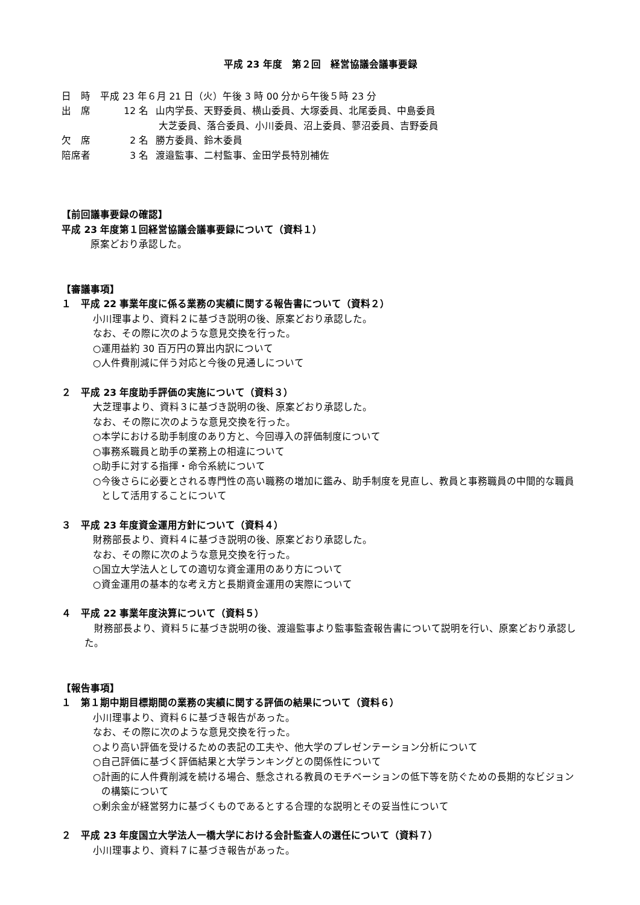平成 23 年度　第２回　経営協議会議事要録
日　時　平成 23 年６月 21 日（火）午後 3 時 00 分から午後５時 23 分
出　席 12 名 山内学長、天野委員、横山委員、大塚委員、北尾委員、中島委員
大芝委員、落合委員、小川委員、沼上委員、蓼沼委員、吉野委員
欠　席 2 名 勝方委員、鈴木委員
陪席者 3 名 渡邉監事、二村監事、金田学長特別補佐
【前回議事要録の確認】
平成 23 年度第１回経営協議会議事要録について（資料１）
原案どおり承認した。
【審議事項】
１　平成 22 事業年度に係る業務の実績に関する報告書について（資料２）
小川理事より、資料２に基づき説明の後、原案どおり承認した。
なお、その際に次のような意見交換を行った。
○運用益約 30 百万円の算出内訳について
○人件費削減に伴う対応と今後の見通しについて
２　平成 23 年度助手評価の実施について（資料３）
大芝理事より、資料３に基づき説明の後、原案どおり承認した。
なお、その際に次のような意見交換を行った。
○本学における助手制度のあり方と、今回導入の評価制度について
○事務系職員と助手の業務上の相違について
○助手に対する指揮・命令系統について
○今後さらに必要とされる専門性の高い職務の増加に鑑み、助手制度を見直し、教員と事務職員の中間的な職員として活用することについて
３　平成 23 年度資金運用方針について（資料４）
財務部長より、資料４に基づき説明の後、原案どおり承認した。
なお、その際に次のような意見交換を行った。
○国立大学法人としての適切な資金運用のあり方について
○資金運用の基本的な考え方と長期資金運用の実際について
４　平成 22 事業年度決算について（資料５）
　財務部長より、資料５に基づき説明の後、渡邉監事より監事監査報告書について説明を行い、原案どおり承認した。
【報告事項】
１　第１期中期目標期間の業務の実績に関する評価の結果について（資料６）
小川理事より、資料６に基づき報告があった。
なお、その際に次のような意見交換を行った。
○より高い評価を受けるための表記の工夫や、他大学のプレゼンテーション分析について
○自己評価に基づく評価結果と大学ランキングとの関係性について
○計画的に人件費削減を続ける場合、懸念される教員のモチベーションの低下等を防ぐための長期的なビジョンの構築について
○剰余金が経営努力に基づくものであるとする合理的な説明とその妥当性について
２　平成 23 年度国立大学法人一橋大学における会計監査人の選任について（資料７）
小川理事より、資料７に基づき報告があった。